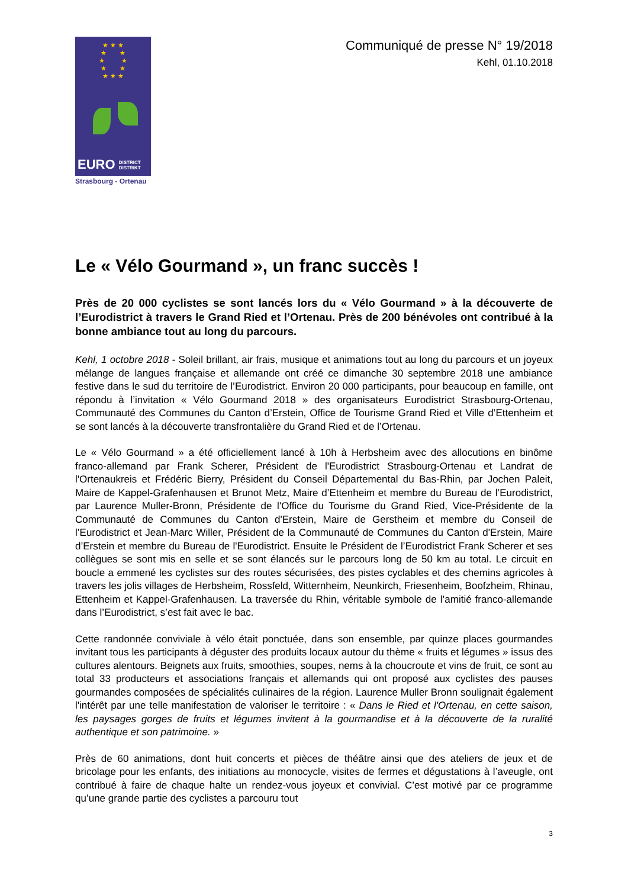★ ★ ★
★ ★
★ ★
★ ★
★ ★ ★
EURO DISTRICT
DISTRIKT
Strasbourg - Ortenau
Communiqué de presse N° 19/2018
Kehl, 01.10.2018
Le « Vélo Gourmand », un franc succès !
Près de 20 000 cyclistes se sont lancés lors du « Vélo Gourmand » à la découverte de l’Eurodistrict à travers le Grand Ried et l’Ortenau. Près de 200 bénévoles ont contribué à la bonne ambiance tout au long du parcours.
Kehl, 1 octobre 2018 - Soleil brillant, air frais, musique et animations tout au long du parcours et un joyeux mélange de langues française et allemande ont créé ce dimanche 30 septembre 2018 une ambiance festive dans le sud du territoire de l’Eurodistrict. Environ 20 000 participants, pour beaucoup en famille, ont répondu à l’invitation « Vélo Gourmand 2018 » des organisateurs Eurodistrict Strasbourg-Ortenau, Communauté des Communes du Canton d’Erstein, Office de Tourisme Grand Ried et Ville d’Ettenheim et se sont lancés à la découverte transfrontalière du Grand Ried et de l’Ortenau.
Le « Vélo Gourmand » a été officiellement lancé à 10h à Herbsheim avec des allocutions en binôme franco-allemand par Frank Scherer, Président de l'Eurodistrict Strasbourg-Ortenau et Landrat de l'Ortenaukreis et Frédéric Bierry, Président du Conseil Départemental du Bas-Rhin, par Jochen Paleit, Maire de Kappel-Grafenhausen et Brunot Metz, Maire d’Ettenheim et membre du Bureau de l’Eurodistrict, par Laurence Muller-Bronn, Présidente de l'Office du Tourisme du Grand Ried, Vice-Présidente de la Communauté de Communes du Canton d'Erstein, Maire de Gerstheim et membre du Conseil de l’Eurodistrict et Jean-Marc Willer, Président de la Communauté de Communes du Canton d'Erstein, Maire d’Erstein et membre du Bureau de l'Eurodistrict. Ensuite le Président de l’Eurodistrict Frank Scherer et ses collègues se sont mis en selle et se sont élancés sur le parcours long de 50 km au total. Le circuit en boucle a emmené les cyclistes sur des routes sécurisées, des pistes cyclables et des chemins agricoles à travers les jolis villages de Herbsheim, Rossfeld, Witternheim, Neunkirch, Friesenheim, Boofzheim, Rhinau, Ettenheim et Kappel-Grafenhausen. La traversée du Rhin, véritable symbole de l’amitié franco-allemande dans l’Eurodistrict, s’est fait avec le bac.
Cette randonnée conviviale à vélo était ponctuée, dans son ensemble, par quinze places gourmandes invitant tous les participants à déguster des produits locaux autour du thème « fruits et légumes » issus des cultures alentours. Beignets aux fruits, smoothies, soupes, nems à la choucroute et vins de fruit, ce sont au total 33 producteurs et associations français et allemands qui ont proposé aux cyclistes des pauses gourmandes composées de spécialités culinaires de la région. Laurence Muller Bronn soulignait également l'intérêt par une telle manifestation de valoriser le territoire : « Dans le Ried et l'Ortenau, en cette saison, les paysages gorges de fruits et légumes invitent à la gourmandise et à la découverte de la ruralité authentique et son patrimoine. »
Près de 60 animations, dont huit concerts et pièces de théâtre ainsi que des ateliers de jeux et de bricolage pour les enfants, des initiations au monocycle, visites de fermes et dégustations à l’aveugle, ont contribué à faire de chaque halte un rendez-vous joyeux et convivial. C’est motivé par ce programme qu’une grande partie des cyclistes a parcouru tout
3